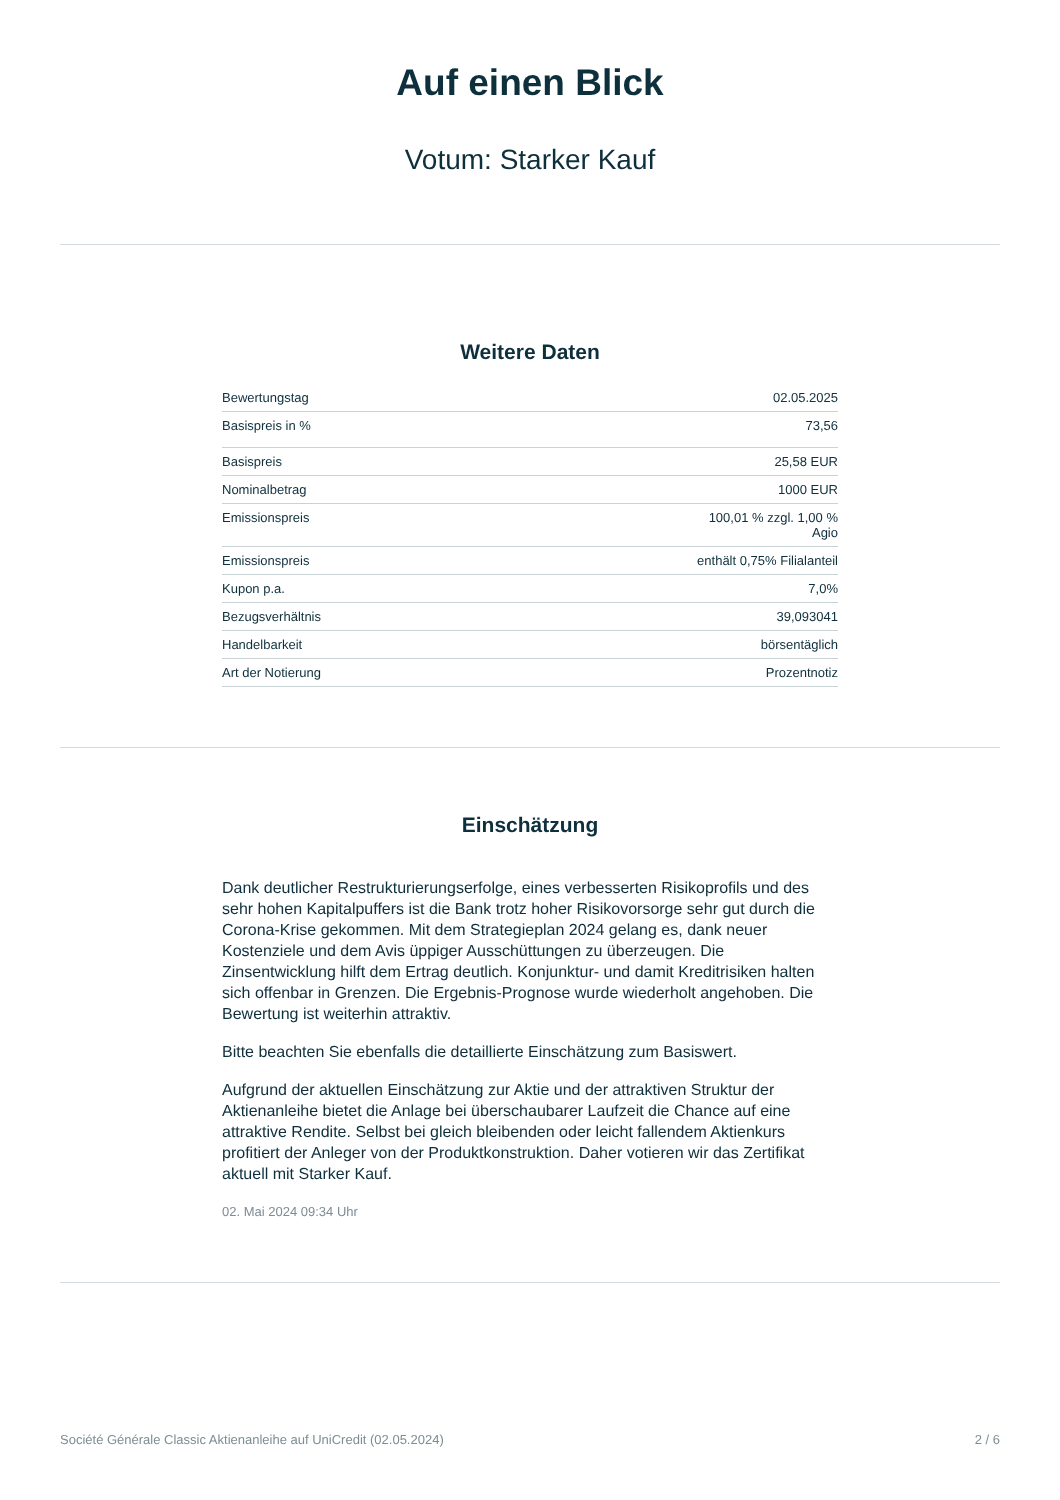Auf einen Blick
Votum: Starker Kauf
Weitere Daten
| Bewertungstag | 02.05.2025 |
| Basispreis in % | 73,56 |
| Basispreis | 25,58 EUR |
| Nominalbetrag | 1000 EUR |
| Emissionspreis | 100,01 % zzgl. 1,00 % Agio |
| Emissionspreis | enthält 0,75% Filialanteil |
| Kupon p.a. | 7,0% |
| Bezugsverhältnis | 39,093041 |
| Handelbarkeit | börsentäglich |
| Art der Notierung | Prozentnotiz |
Einschätzung
Dank deutlicher Restrukturierungserfolge, eines verbesserten Risikoprofils und des sehr hohen Kapitalpuffers ist die Bank trotz hoher Risikovorsorge sehr gut durch die Corona-Krise gekommen. Mit dem Strategieplan 2024 gelang es, dank neuer Kostenziele und dem Avis üppiger Ausschüttungen zu überzeugen. Die Zinsentwicklung hilft dem Ertrag deutlich. Konjunktur- und damit Kreditrisiken halten sich offenbar in Grenzen. Die Ergebnis-Prognose wurde wiederholt angehoben. Die Bewertung ist weiterhin attraktiv.
Bitte beachten Sie ebenfalls die detaillierte Einschätzung zum Basiswert.
Aufgrund der aktuellen Einschätzung zur Aktie und der attraktiven Struktur der Aktienanleihe bietet die Anlage bei überschaubarer Laufzeit die Chance auf eine attraktive Rendite. Selbst bei gleich bleibenden oder leicht fallendem Aktienkurs profitiert der Anleger von der Produktkonstruktion. Daher votieren wir das Zertifikat aktuell mit Starker Kauf.
02. Mai 2024 09:34 Uhr
Société Générale Classic Aktienanleihe auf UniCredit (02.05.2024) 2 / 6